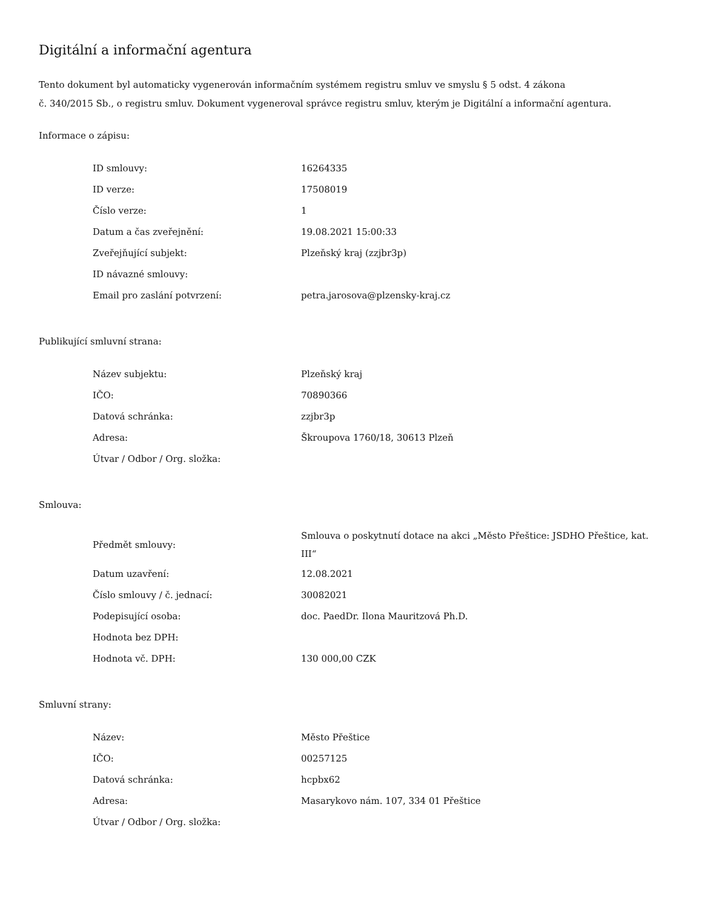Digitální a informační agentura
Tento dokument byl automaticky vygenerován informačním systémem registru smluv ve smyslu § 5 odst. 4 zákona
č. 340/2015 Sb., o registru smluv. Dokument vygeneroval správce registru smluv, kterým je Digitální a informační agentura.
Informace o zápisu:
| ID smlouvy: | 16264335 |
| ID verze: | 17508019 |
| Číslo verze: | 1 |
| Datum a čas zveřejnění: | 19.08.2021 15:00:33 |
| Zveřejňující subjekt: | Plzeňský kraj (zzjbr3p) |
| ID návazné smlouvy: | |
| Email pro zaslání potvrzení: | petra.jarosova@plzensky-kraj.cz |
Publikující smluvní strana:
| Název subjektu: | Plzeňský kraj |
| IČO: | 70890366 |
| Datová schránka: | zzjbr3p |
| Adresa: | Škroupova 1760/18, 30613 Plzeň |
| Útvar / Odbor / Org. složka: | |
Smlouva:
| Předmět smlouvy: | Smlouva o poskytnutí dotace na akci „Město Přeštice: JSDHO Přeštice, kat. III“ |
| Datum uzavření: | 12.08.2021 |
| Číslo smlouvy / č. jednací: | 30082021 |
| Podepisující osoba: | doc. PaedDr. Ilona Mauritzová Ph.D. |
| Hodnota bez DPH: | |
| Hodnota vč. DPH: | 130 000,00 CZK |
Smluvní strany:
| Název: | Město Přeštice |
| IČO: | 00257125 |
| Datová schránka: | hcpbx62 |
| Adresa: | Masarykovo nám. 107, 334 01 Přeštice |
| Útvar / Odbor / Org. složka: | |